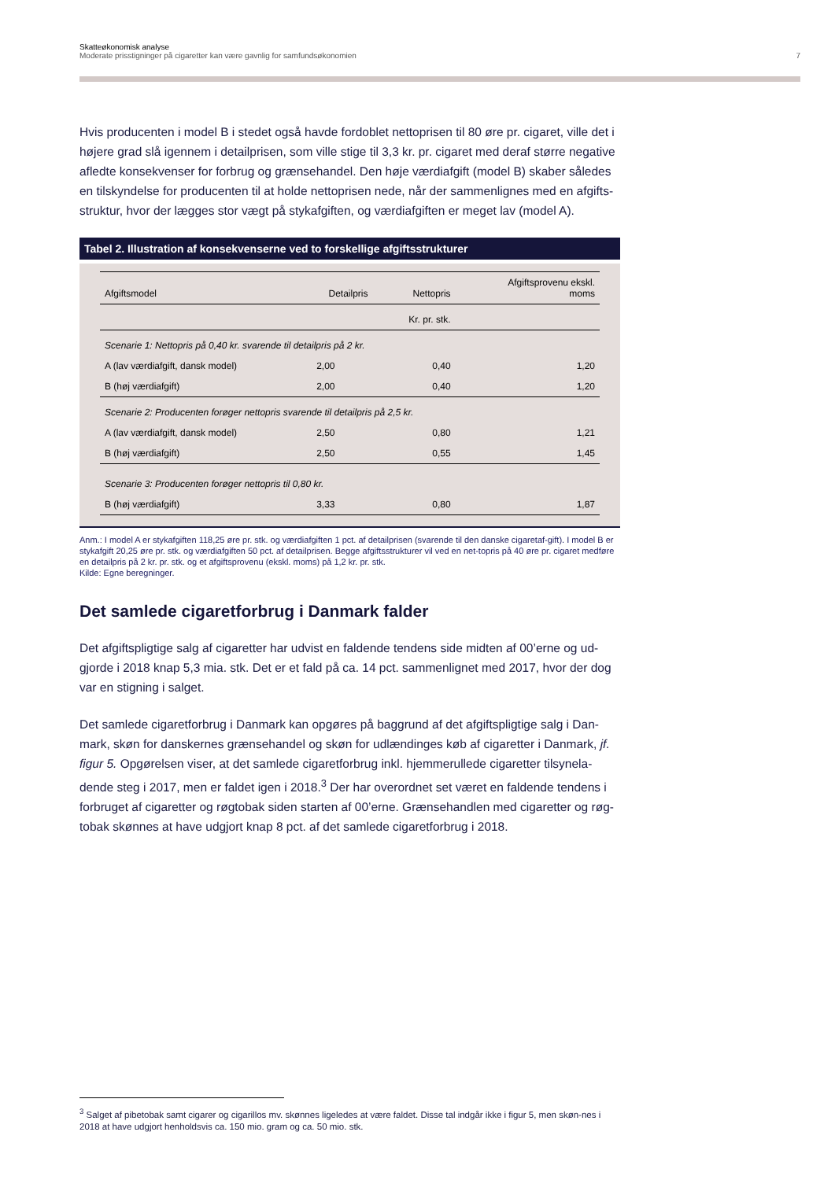Skatteøkonomisk analyse
Moderate prisstigninger på cigaretter kan være gavnlig for samfundsøkonomien 7
Hvis producenten i model B i stedet også havde fordoblet nettoprisen til 80 øre pr. cigaret, ville det i højere grad slå igennem i detailprisen, som ville stige til 3,3 kr. pr. cigaret med deraf større negative afledte konsekvenser for forbrug og grænsehandel. Den høje værdiafgift (model B) skaber således en tilskyndelse for producenten til at holde nettoprisen nede, når der sammenlignes med en afgifts-struktur, hvor der lægges stor vægt på stykafgiften, og værdiafgiften er meget lav (model A).
Tabel 2. Illustration af konsekvenserne ved to forskellige afgiftsstrukturer
| Afgiftsmodel | Detailpris | Nettopris | Afgiftsprovenu ekskl. moms |
| --- | --- | --- | --- |
| | Kr. pr. stk. | | |
| Scenarie 1: Nettopris på 0,40 kr. svarende til detailpris på 2 kr. | | | |
| A (lav værdiafgift, dansk model) | 2,00 | 0,40 | 1,20 |
| B (høj værdiafgift) | 2,00 | 0,40 | 1,20 |
| Scenarie 2: Producenten forøger nettopris svarende til detailpris på 2,5 kr. | | | |
| A (lav værdiafgift, dansk model) | 2,50 | 0,80 | 1,21 |
| B (høj værdiafgift) | 2,50 | 0,55 | 1,45 |
| Scenarie 3: Producenten forøger nettopris til 0,80 kr. | | | |
| B (høj værdiafgift) | 3,33 | 0,80 | 1,87 |
Anm.: I model A er stykafgiften 118,25 øre pr. stk. og værdiafgiften 1 pct. af detailprisen (svarende til den danske cigaretaf-gift). I model B er stykafgift 20,25 øre pr. stk. og værdiafgiften 50 pct. af detailprisen. Begge afgiftsstrukturer vil ved en net-topris på 40 øre pr. cigaret medføre en detailpris på 2 kr. pr. stk. og et afgiftsprovenu (ekskl. moms) på 1,2 kr. pr. stk.
Kilde: Egne beregninger.
Det samlede cigaretforbrug i Danmark falder
Det afgiftspligtige salg af cigaretter har udvist en faldende tendens side midten af 00’erne og ud-gjorde i 2018 knap 5,3 mia. stk. Det er et fald på ca. 14 pct. sammenlignet med 2017, hvor der dog var en stigning i salget.
Det samlede cigaretforbrug i Danmark kan opgøres på baggrund af det afgiftspligtige salg i Dan-mark, skøn for danskernes grænsehandel og skøn for udlændinges køb af cigaretter i Danmark, jf. figur 5. Opgørelsen viser, at det samlede cigaretforbrug inkl. hjemmerullede cigaretter tilsynela-dende steg i 2017, men er faldet igen i 2018.<sup>3</sup> Der har overordnet set været en faldende tendens i forbruget af cigaretter og røgtobak siden starten af 00’erne. Grænsehandlen med cigaretter og røg-tobak skønnes at have udgjort knap 8 pct. af det samlede cigaretforbrug i 2018.
<sup>3</sup> Salget af pibetobak samt cigarer og cigarillos mv. skønnes ligeledes at være faldet. Disse tal indgår ikke i figur 5, men skøn-nes i 2018 at have udgjort henholdsvis ca. 150 mio. gram og ca. 50 mio. stk.